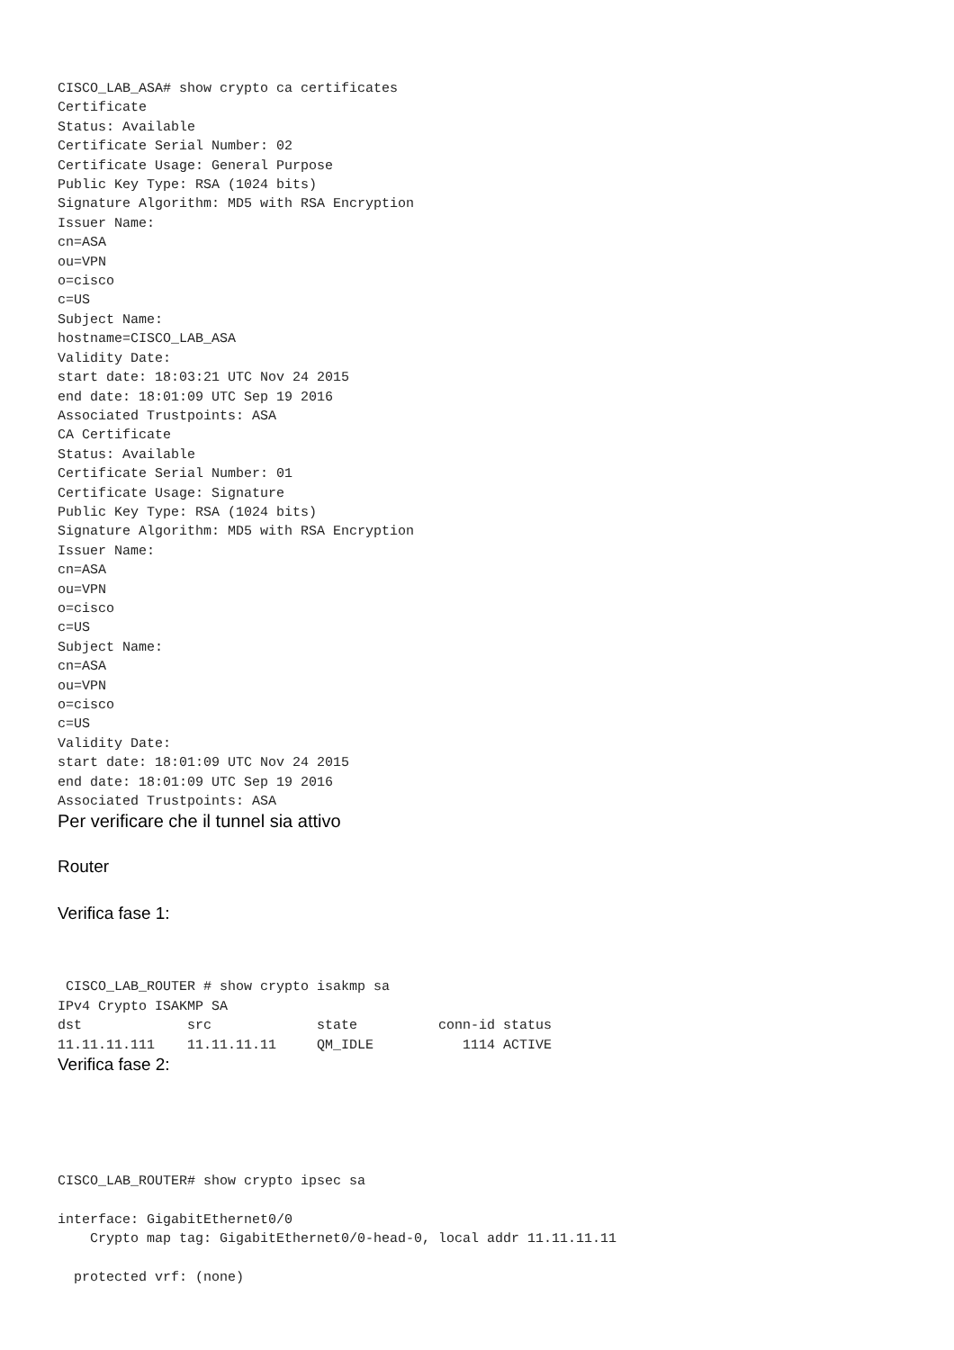CISCO_LAB_ASA# show crypto ca certificates
Certificate
Status: Available
Certificate Serial Number: 02
Certificate Usage: General Purpose
Public Key Type: RSA (1024 bits)
Signature Algorithm: MD5 with RSA Encryption
Issuer Name:
cn=ASA
ou=VPN
o=cisco
c=US
Subject Name:
hostname=CISCO_LAB_ASA
Validity Date:
start date: 18:03:21 UTC Nov 24 2015
end date: 18:01:09 UTC Sep 19 2016
Associated Trustpoints: ASA
CA Certificate
Status: Available
Certificate Serial Number: 01
Certificate Usage: Signature
Public Key Type: RSA (1024 bits)
Signature Algorithm: MD5 with RSA Encryption
Issuer Name:
cn=ASA
ou=VPN
o=cisco
c=US
Subject Name:
cn=ASA
ou=VPN
o=cisco
c=US
Validity Date:
start date: 18:01:09 UTC Nov 24 2015
end date: 18:01:09 UTC Sep 19 2016
Associated Trustpoints: ASA
Per verificare che il tunnel sia attivo
Router
Verifica fase 1:
 CISCO_LAB_ROUTER # show crypto isakmp sa
IPv4 Crypto ISAKMP SA
dst             src             state          conn-id status
11.11.11.111    11.11.11.11     QM_IDLE           1114 ACTIVE
Verifica fase 2:
CISCO_LAB_ROUTER# show crypto ipsec sa

interface: GigabitEthernet0/0
    Crypto map tag: GigabitEthernet0/0-head-0, local addr 11.11.11.11

  protected vrf: (none)